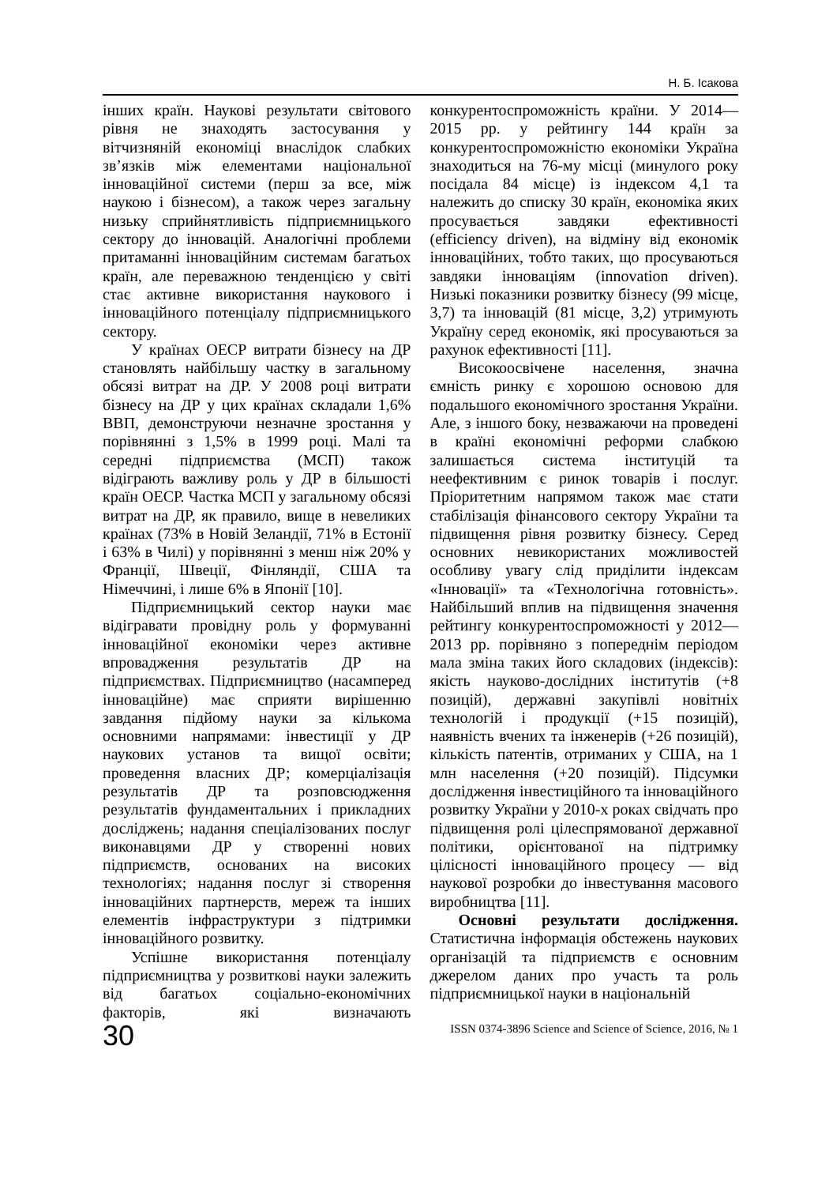Н. Б. Ісакова
інших країн. Наукові результати світового рівня не знаходять застосування у вітчизняній економіці внаслідок слабких зв’язків між елементами національної інноваційної системи (перш за все, між наукою і бізнесом), а також через загальну низьку сприйнятливість підприємницького сектору до інновацій. Аналогічні проблеми притаманні інноваційним системам багатьох країн, але переважною тенденцією у світі стає активне використання наукового і інноваційного потенціалу підприємницького сектору.
У країнах ОЕСР витрати бізнесу на ДР становлять найбільшу частку в загальному обсязі витрат на ДР. У 2008 році витрати бізнесу на ДР у цих країнах складали 1,6% ВВП, демонструючи незначне зростання у порівнянні з 1,5% в 1999 році. Малі та середні підприємства (МСП) також відіграють важливу роль у ДР в більшості країн ОЕСР. Частка МСП у загальному обсязі витрат на ДР, як правило, вище в невеликих країнах (73% в Новій Зеландії, 71% в Естонії і 63% в Чилі) у порівнянні з менш ніж 20% у Франції, Швеції, Фінляндії, США та Німеччині, і лише 6% в Японії [10].
Підприємницький сектор науки має відігравати провідну роль у формуванні інноваційної економіки через активне впровадження результатів ДР на підприємствах. Підприємництво (насамперед інноваційне) має сприяти вирішенню завдання підйому науки за кількома основними напрямами: інвестиції у ДР наукових установ та вищої освіти; проведення власних ДР; комерціалізація результатів ДР та розповсюдження результатів фундаментальних і прикладних досліджень; надання спеціалізованих послуг виконавцями ДР у створенні нових підприємств, основаних на високих технологіях; надання послуг зі створення інноваційних партнерств, мереж та інших елементів інфраструктури з підтримки інноваційного розвитку.
Успішне використання потенціалу підприємництва у розвиткові науки залежить від багатьох соціально-економічних факторів, які визначають конкурентоспроможність країни. У 2014—2015 рр. у рейтингу 144 країн за конкурентоспроможністю економіки Україна знаходиться на 76-му місці (минулого року посідала 84 місце) із індексом 4,1 та належить до списку 30 країн, економіка яких просувається завдяки ефективності (efficiency driven), на відміну від економік інноваційних, тобто таких, що просуваються завдяки інноваціям (innovation driven). Низькі показники розвитку бізнесу (99 місце, 3,7) та інновацій (81 місце, 3,2) утримують Україну серед економік, які просуваються за рахунок ефективності [11].
Високоосвічене населення, значна ємність ринку є хорошою основою для подальшого економічного зростання України. Але, з іншого боку, незважаючи на проведені в країні економічні реформи слабкою залишається система інституцій та неефективним є ринок товарів і послуг. Пріоритетним напрямом також має стати стабілізація фінансового сектору України та підвищення рівня розвитку бізнесу. Серед основних невикористаних можливостей особливу увагу слід приділити індексам «Інновації» та «Технологічна готовність». Найбільший вплив на підвищення значення рейтингу конкурентоспроможності у 2012—2013 рр. порівняно з попереднім періодом мала зміна таких його складових (індексів): якість науково-дослідних інститутів (+8 позицій), державні закупівлі новітніх технологій і продукції (+15 позицій), наявність вчених та інженерів (+26 позицій), кількість патентів, отриманих у США, на 1 млн населення (+20 позицій). Підсумки дослідження інвестиційного та інноваційного розвитку України у 2010-х роках свідчать про підвищення ролі цілеспрямованої державної політики, орієнтованої на підтримку цілісності інноваційного процесу — від наукової розробки до інвестування масового виробництва [11].
Основні результати дослідження. Статистична інформація обстежень наукових організацій та підприємств є основним джерелом даних про участь та роль підприємницької науки в національній
30 ISSN 0374-3896 Science and Science of Science, 2016, № 1